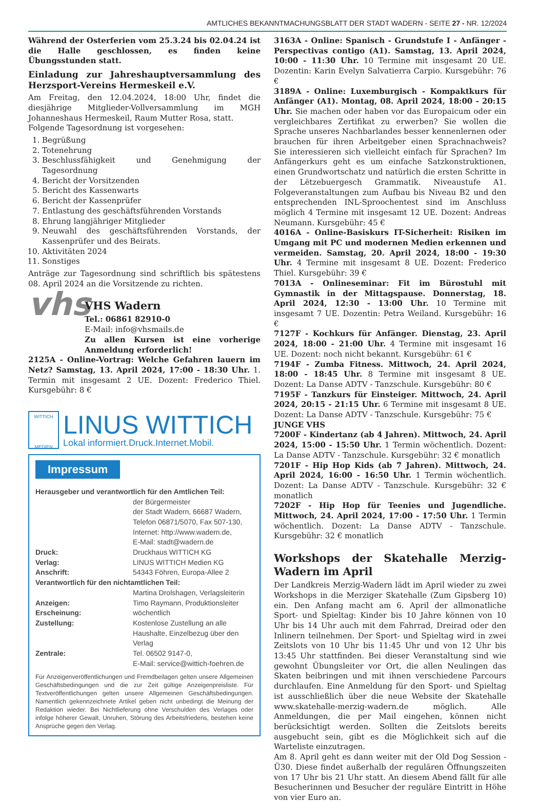AMTLICHES BEKANNTMACHUNGSBLATT DER STADT WADERN - SEITE 27 - NR. 12/2024
Während der Osterferien vom 25.3.24 bis 02.04.24 ist die Halle geschlossen, es finden keine Übungsstunden statt.
Einladung zur Jahreshauptversammlung des Herzsport-Vereins Hermeskeil e.V.
Am Freitag, den 12.04.2024, 18:00 Uhr, findet die diesjährige Mitglieder-Vollversammlung im MGH Johanneshaus Hermeskeil, Raum Mutter Rosa, statt.
Folgende Tagesordnung ist vorgesehen:
1. Begrüßung
2. Totenehrung
3. Beschlussfähigkeit und Genehmigung der Tagesordnung
4. Bericht der Vorsitzenden
5. Bericht des Kassenwarts
6. Bericht der Kassenprüfer
7. Entlastung des geschäftsführenden Vorstands
8. Ehrung langjähriger Mitglieder
9. Neuwahl des geschäftsführenden Vorstands, der Kassenprüfer und des Beirats.
10. Aktivitäten 2024
11. Sonstiges
Anträge zur Tagesordnung sind schriftlich bis spätestens 08. April 2024 an die Vorsitzende zu richten.
vhs
VHS Wadern
Tel.: 06861 82910-0
E-Mail: info@vhsmails.de
Zu allen Kursen ist eine vorherige Anmeldung erforderlich!
2125A - Online-Vortrag: Welche Gefahren lauern im Netz? Samstag, 13. April 2024, 17:00 - 18:30 Uhr. 1. Termin mit insgesamt 2 UE. Dozent: Frederico Thiel. Kursgebühr: 8 €
WITTICH
MEDIEN
LINUS WITTICH
Lokal informiert.Druck.Internet.Mobil.
Impressum
Herausgeber und verantwortlich für den Amtlichen Teil:
der Bürgermeister
der Stadt Wadern, 66687 Wadern,
Telefon 06871/5070, Fax 507-130,
Internet: http://www.wadern.de,
E-Mail: stadt@wadern.de
Druck: Druckhaus WITTICH KG
Verlag: LINUS WITTICH Medien KG
Anschrift: 54343 Föhren, Europa-Allee 2
Verantwortlich für den nichtamtlichen Teil:
Martina Drolshagen, Verlagsleiterin
Anzeigen: Timo Raymann, Produktionsleiter
Erscheinung: wöchentlich
Zustellung: Kostenlose Zustellung an alle Haushalte, Einzelbezug über den Verlag
Zentrale: Tel. 06502 9147-0,
E-Mail: service@wittich-foehren.de
Für Anzeigenveröffentlichungen und Fremdbeilagen gelten unsere Allgemeinen Geschäftsbedingungen und die zur Zeit gültige Anzeigenpreisliste. Für Textveröffentlichungen gelten unsere Allgemeinen Geschäftsbedingungen. Namentlich gekennzeichnete Artikel geben nicht unbedingt die Meinung der Redaktion wieder. Bei Nichtlieferung ohne Verschulden des Verlages oder infolge höherer Gewalt, Unruhen, Störung des Arbeitsfriedens, bestehen keine Ansprüche gegen den Verlag.
3163A - Online: Spanisch - Grundstufe I - Anfänger - Perspectivas contigo (A1). Samstag, 13. April 2024, 10:00 - 11:30 Uhr. 10 Termine mit insgesamt 20 UE. Dozentin: Karin Evelyn Salvatierra Carpio. Kursgebühr: 76 €
3189A - Online: Luxemburgisch - Kompaktkurs für Anfänger (A1). Montag, 08. April 2024, 18:00 - 20:15 Uhr. Sie machen oder haben vor das Europaicum oder ein vergleichbares Zertifikat zu erwerben? Sie wollen die Sprache unseres Nachbarlandes besser kennenlernen oder brauchen für ihren Arbeitgeber einen Sprachnachweis? Sie interessieren sich vielleicht einfach für Sprachen? Im Anfängerkurs geht es um einfache Satzkonstruktionen, einen Grundwortschatz und natürlich die ersten Schritte in der Lëtzebuergesch Grammatik. Niveaustufe A1. Folgeveranstaltungen zum Aufbau bis Niveau B2 und den entsprechenden INL-Sproochentest sind im Anschluss möglich 4 Termine mit insgesamt 12 UE. Dozent: Andreas Neumann. Kursgebühr: 45 €
4016A - Online-Basiskurs IT-Sicherheit: Risiken im Umgang mit PC und modernen Medien erkennen und vermeiden. Samstag, 20. April 2024, 18:00 - 19:30 Uhr. 4 Termine mit insgesamt 8 UE. Dozent: Frederico Thiel. Kursgebühr: 39 €
7013A - Onlineseminar: Fit im Bürostuhl mit Gymnastik in der Mittagspause. Donnerstag, 18. April 2024, 12:30 - 13:00 Uhr. 10 Termine mit insgesamt 7 UE. Dozentin: Petra Weiland. Kursgebühr: 16 €
7127F - Kochkurs für Anfänger. Dienstag, 23. April 2024, 18:00 - 21:00 Uhr. 4 Termine mit insgesamt 16 UE. Dozent: noch nicht bekannt. Kursgebühr: 61 €
7194F - Zumba Fitness. Mittwoch, 24. April 2024, 18:00 - 18:45 Uhr. 8 Termine mit insgesamt 8 UE. Dozent: La Danse ADTV - Tanzschule. Kursgebühr: 80 €
7195F - Tanzkurs für Einsteiger. Mittwoch, 24. April 2024, 20:15 - 21:15 Uhr. 6 Termine mit insgesamt 8 UE. Dozent: La Danse ADTV - Tanzschule. Kursgebühr: 75 €
JUNGE VHS
7200F - Kindertanz (ab 4 Jahren). Mittwoch, 24. April 2024, 15:00 - 15:50 Uhr. 1 Termin wöchentlich. Dozent: La Danse ADTV - Tanzschule. Kursgebühr: 32 € monatlich
7201F - Hip Hop Kids (ab 7 Jahren). Mittwoch, 24. April 2024, 16:00 - 16:50 Uhr. 1 Termin wöchentlich. Dozent: La Danse ADTV - Tanzschule. Kursgebühr: 32 € monatlich
7202F - Hip Hop für Teenies und Jugendliche. Mittwoch, 24. April 2024, 17:00 - 17:50 Uhr. 1 Termin wöchentlich. Dozent: La Danse ADTV - Tanzschule. Kursgebühr: 32 € monatlich
Workshops der Skatehalle Merzig-Wadern im April
Der Landkreis Merzig-Wadern lädt im April wieder zu zwei Workshops in die Merziger Skatehalle (Zum Gipsberg 10) ein. Den Anfang macht am 6. April der allmonatliche Sport- und Spieltag: Kinder bis 10 Jahre können von 10 Uhr bis 14 Uhr auch mit dem Fahrrad, Dreirad oder den Inlinern teilnehmen. Der Sport- und Spieltag wird in zwei Zeitslots von 10 Uhr bis 11:45 Uhr und von 12 Uhr bis 13:45 Uhr stattfinden. Bei dieser Veranstaltung sind wie gewohnt Übungsleiter vor Ort, die allen Neulingen das Skaten beibringen und mit ihnen verschiedene Parcours durchlaufen. Eine Anmeldung für den Sport- und Spieltag ist ausschließlich über die neue Website der Skatehalle www.skatehalle-merzig-wadern.de möglich. Alle Anmeldungen, die per Mail eingehen, können nicht berücksichtigt werden. Sollten die Zeitslots bereits ausgebucht sein, gibt es die Möglichkeit sich auf die Warteliste einzutragen.
Am 8. April geht es dann weiter mit der Old Dog Session - Ü30. Diese findet außerhalb der regulären Öffnungszeiten von 17 Uhr bis 21 Uhr statt. An diesem Abend fällt für alle Besucherinnen und Besucher der reguläre Eintritt in Höhe von vier Euro an.